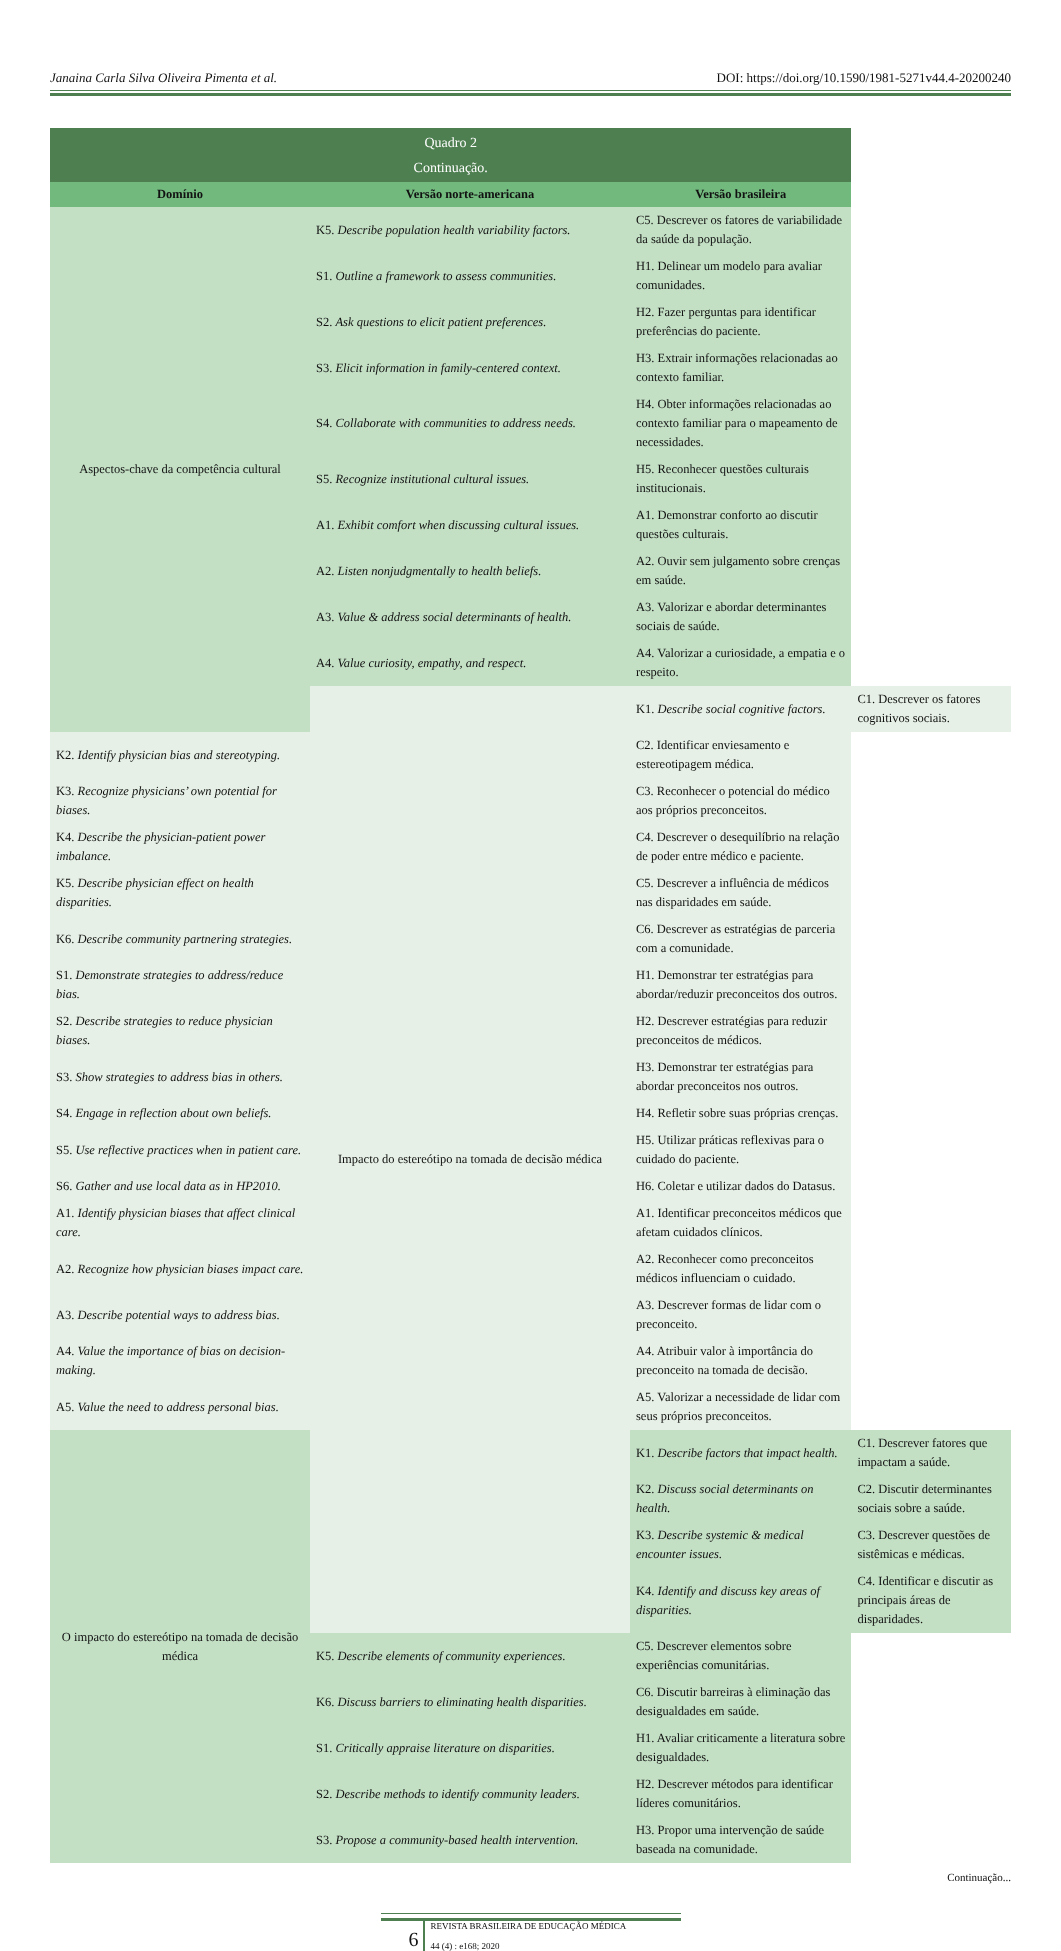Janaina Carla Silva Oliveira Pimenta et al. DOI: https://doi.org/10.1590/1981-5271v44.4-20200240
| Quadro 2 Continuação. | | | |
| Domínio | Versão norte-americana | Versão brasileira | |
| Aspectos-chave da competência cultural | K5. Describe population health variability factors. | C5. Descrever os fatores de variabilidade da saúde da população. | |
| | S1. Outline a framework to assess communities. | H1. Delinear um modelo para avaliar comunidades. | |
| | S2. Ask questions to elicit patient preferences. | H2. Fazer perguntas para identificar preferências do paciente. | |
| | S3. Elicit information in family-centered context. | H3. Extrair informações relacionadas ao contexto familiar. | |
| | S4. Collaborate with communities to address needs. | H4. Obter informações relacionadas ao contexto familiar para o mapeamento de necessidades. | |
| | S5. Recognize institutional cultural issues. | H5. Reconhecer questões culturais institucionais. | |
| | A1. Exhibit comfort when discussing cultural issues. | A1. Demonstrar conforto ao discutir questões culturais. | |
| | A2. Listen nonjudgmentally to health beliefs. | A2. Ouvir sem julgamento sobre crenças em saúde. | |
| | A3. Value & address social determinants of health. | A3. Valorizar e abordar determinantes sociais de saúde. | |
| | A4. Value curiosity, empathy, and respect. | A4. Valorizar a curiosidade, a empatia e o respeito. | |
| | Impacto do estereótipo na tomada de decisão médica | K1. Describe social cognitive factors. | C1. Descrever os fatores cognitivos sociais. |
| K2. Identify physician bias and stereotyping. | | C2. Identificar enviesamento e estereotipagem médica. | |
| K3. Recognize physicians’ own potential for biases. | | C3. Reconhecer o potencial do médico aos próprios preconceitos. | |
| K4. Describe the physician-patient power imbalance. | | C4. Descrever o desequilíbrio na relação de poder entre médico e paciente. | |
| K5. Describe physician effect on health disparities. | | C5. Descrever a influência de médicos nas disparidades em saúde. | |
| K6. Describe community partnering strategies. | | C6. Descrever as estratégias de parceria com a comunidade. | |
| S1. Demonstrate strategies to address/reduce bias. | | H1. Demonstrar ter estratégias para abordar/reduzir preconceitos dos outros. | |
| S2. Describe strategies to reduce physician biases. | | H2. Descrever estratégias para reduzir preconceitos de médicos. | |
| S3. Show strategies to address bias in others. | | H3. Demonstrar ter estratégias para abordar preconceitos nos outros. | |
| S4. Engage in reflection about own beliefs. | | H4. Refletir sobre suas próprias crenças. | |
| S5. Use reflective practices when in patient care. | | H5. Utilizar práticas reflexivas para o cuidado do paciente. | |
| S6. Gather and use local data as in HP2010. | | H6. Coletar e utilizar dados do Datasus. | |
| A1. Identify physician biases that affect clinical care. | | A1. Identificar preconceitos médicos que afetam cuidados clínicos. | |
| A2. Recognize how physician biases impact care. | | A2. Reconhecer como preconceitos médicos influenciam o cuidado. | |
| A3. Describe potential ways to address bias. | | A3. Descrever formas de lidar com o preconceito. | |
| A4. Value the importance of bias on decision-making. | | A4. Atribuir valor à importância do preconceito na tomada de decisão. | |
| A5. Value the need to address personal bias. | | A5. Valorizar a necessidade de lidar com seus próprios preconceitos. | |
| O impacto do estereótipo na tomada de decisão médica | | K1. Describe factors that impact health. | C1. Descrever fatores que impactam a saúde. |
| | | K2. Discuss social determinants on health. | C2. Discutir determinantes sociais sobre a saúde. |
| | | K3. Describe systemic & medical encounter issues. | C3. Descrever questões de sistêmicas e médicas. |
| | | K4. Identify and discuss key areas of disparities. | C4. Identificar e discutir as principais áreas de disparidades. |
| | K5. Describe elements of community experiences. | C5. Descrever elementos sobre experiências comunitárias. | |
| | K6. Discuss barriers to eliminating health disparities. | C6. Discutir barreiras à eliminação das desigualdades em saúde. | |
| | S1. Critically appraise literature on disparities. | H1. Avaliar criticamente a literatura sobre desigualdades. | |
| | S2. Describe methods to identify community leaders. | H2. Descrever métodos para identificar líderes comunitários. | |
| | S3. Propose a community-based health intervention. | H3. Propor uma intervenção de saúde baseada na comunidade. | |
Continuação...
6
REVISTA BRASILEIRA DE EDUCAÇÃO MÉDICA
44 (4) : e168; 2020